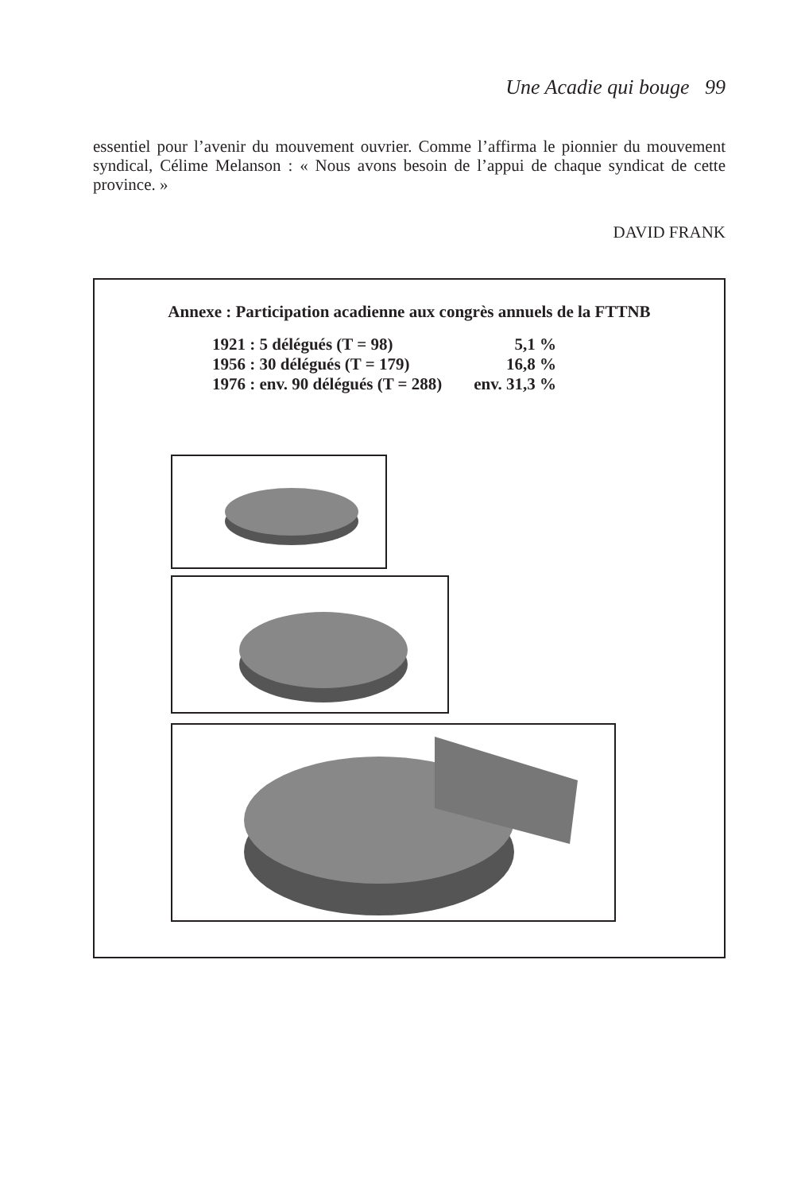Une Acadie qui bouge 99
essentiel pour l’avenir du mouvement ouvrier. Comme l’affirma le pionnier du mouvement syndical, Célime Melanson : « Nous avons besoin de l’appui de chaque syndicat de cette province. »
DAVID FRANK
Annexe : Participation acadienne aux congrès annuels de la FTTNB
| 1921 : 5 délégués (T = 98) | 5,1 % |
| 1956 : 30 délégués (T = 179) | 16,8 % |
| 1976 : env. 90 délégués (T = 288) | env. 31,3 % |